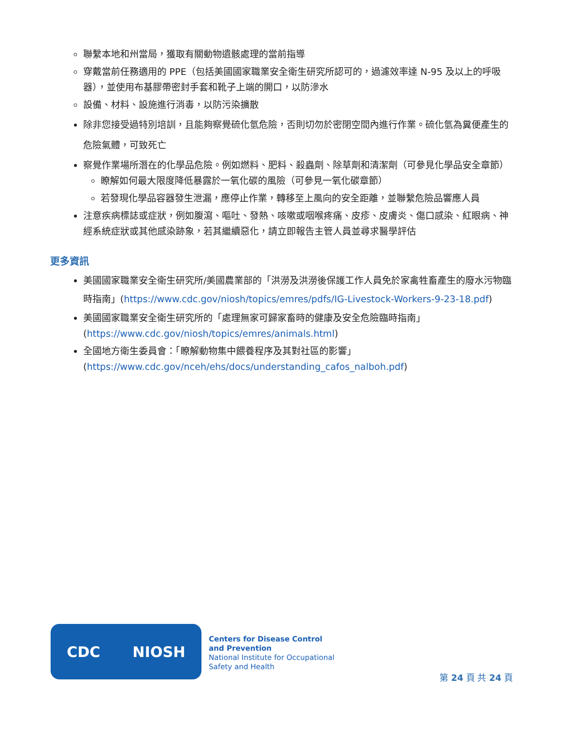聯繫本地和州當局，獲取有關動物遺骸處理的當前指導
穿戴當前任務適用的 PPE（包括美國國家職業安全衛生研究所認可的，過濾效率達 N-95 及以上的呼吸器），並使用布基膠帶密封手套和靴子上端的開口，以防滲水
設備、材料、設施進行消毒，以防污染擴散
除非您接受過特別培訓，且能夠察覺硫化氫危險，否則切勿於密閉空間內進行作業。硫化氫為糞便產生的危險氣體，可致死亡
察覺作業場所潛在的化學品危險。例如燃料、肥料、殺蟲劑、除草劑和清潔劑（可參見化學品安全章節）
瞭解如何最大限度降低暴露於一氧化碳的風險（可參見一氧化碳章節）
若發現化學品容器發生泄漏，應停止作業，轉移至上風向的安全距離，並聯繫危險品響應人員
注意疾病標誌或症狀，例如腹瀉、嘔吐、發熱、咳嗽或咽喉疼痛、皮疹、皮膚炎、傷口感染、紅眼病、神經系統症狀或其他感染跡象，若其繼續惡化，請立即報告主管人員並尋求醫學評估
更多資訊
美國國家職業安全衛生研究所/美國農業部的「洪澇及洪澇後保護工作人員免於家禽牲畜產生的廢水污物臨時指南」(https://www.cdc.gov/niosh/topics/emres/pdfs/IG-Livestock-Workers-9-23-18.pdf)
美國國家職業安全衛生研究所的「處理無家可歸家畜時的健康及安全危險臨時指南」(https://www.cdc.gov/niosh/topics/emres/animals.html)
全國地方衛生委員會：「瞭解動物集中餵養程序及其對社區的影響」(https://www.cdc.gov/nceh/ehs/docs/understanding_cafos_nalboh.pdf)
CDC NIOSH
Centers for Disease Control
and Prevention
National Institute for Occupational
Safety and Health
第 24 頁 共 24 頁